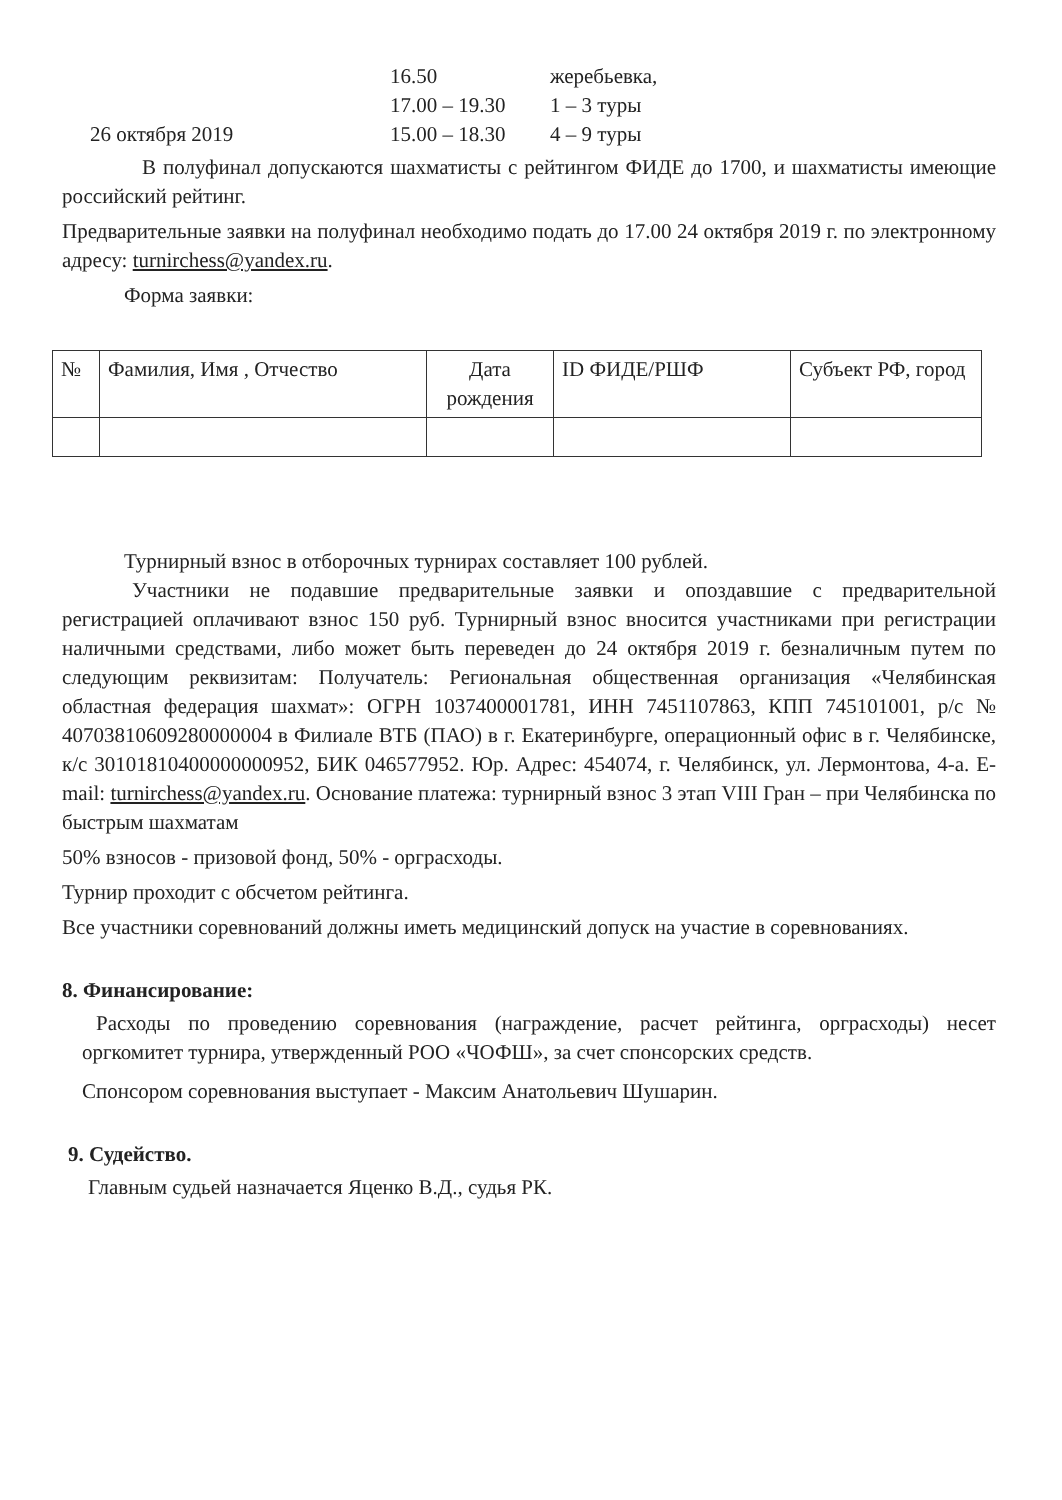16.50 жеребьевка, 17.00 – 19.30 1 – 3 туры 26 октября 2019 15.00 – 18.30 4 – 9 туры
В полуфинал допускаются шахматисты с рейтингом ФИДЕ до 1700, и шахматисты имеющие российский рейтинг.
Предварительные заявки на полуфинал необходимо подать до 17.00 24 октября 2019 г. по электронному адресу: turnirchess@yandex.ru.
Форма заявки:
| № | Фамилия, Имя , Отчество | Дата рождения | ID ФИДЕ/РШФ | Субъект РФ, город |
Турнирный взнос в отборочных турнирах составляет 100 рублей.
Участники не подавшие предварительные заявки и опоздавшие с предварительной регистрацией оплачивают взнос 150 руб. Турнирный взнос вносится участниками при регистрации наличными средствами, либо может быть переведен до 24 октября 2019 г. безналичным путем по следующим реквизитам: Получатель: Региональная общественная организация «Челябинская областная федерация шахмат»: ОГРН 1037400001781, ИНН 7451107863, КПП 745101001, р/с № 40703810609280000004 в Филиале ВТБ (ПАО) в г. Екатеринбурге, операционный офис в г. Челябинске, к/с 30101810400000000952, БИК 046577952. Юр. Адрес: 454074, г. Челябинск, ул. Лермонтова, 4-а. E-mail: turnirchess@yandex.ru. Основание платежа: турнирный взнос 3 этап VIII Гран – при Челябинска по быстрым шахматам
50% взносов - призовой фонд, 50% - орграсходы.
Турнир проходит с обсчетом рейтинга.
Все участники соревнований должны иметь медицинский допуск на участие в соревнованиях.
8. Финансирование:
Расходы по проведению соревнования (награждение, расчет рейтинга, орграсходы) несет оргкомитет турнира, утвержденный РОО «ЧОФШ», за счет спонсорских средств.
Спонсором соревнования выступает - Максим Анатольевич Шушарин.
9. Судейство.
Главным судьей назначается Яценко В.Д., судья РК.